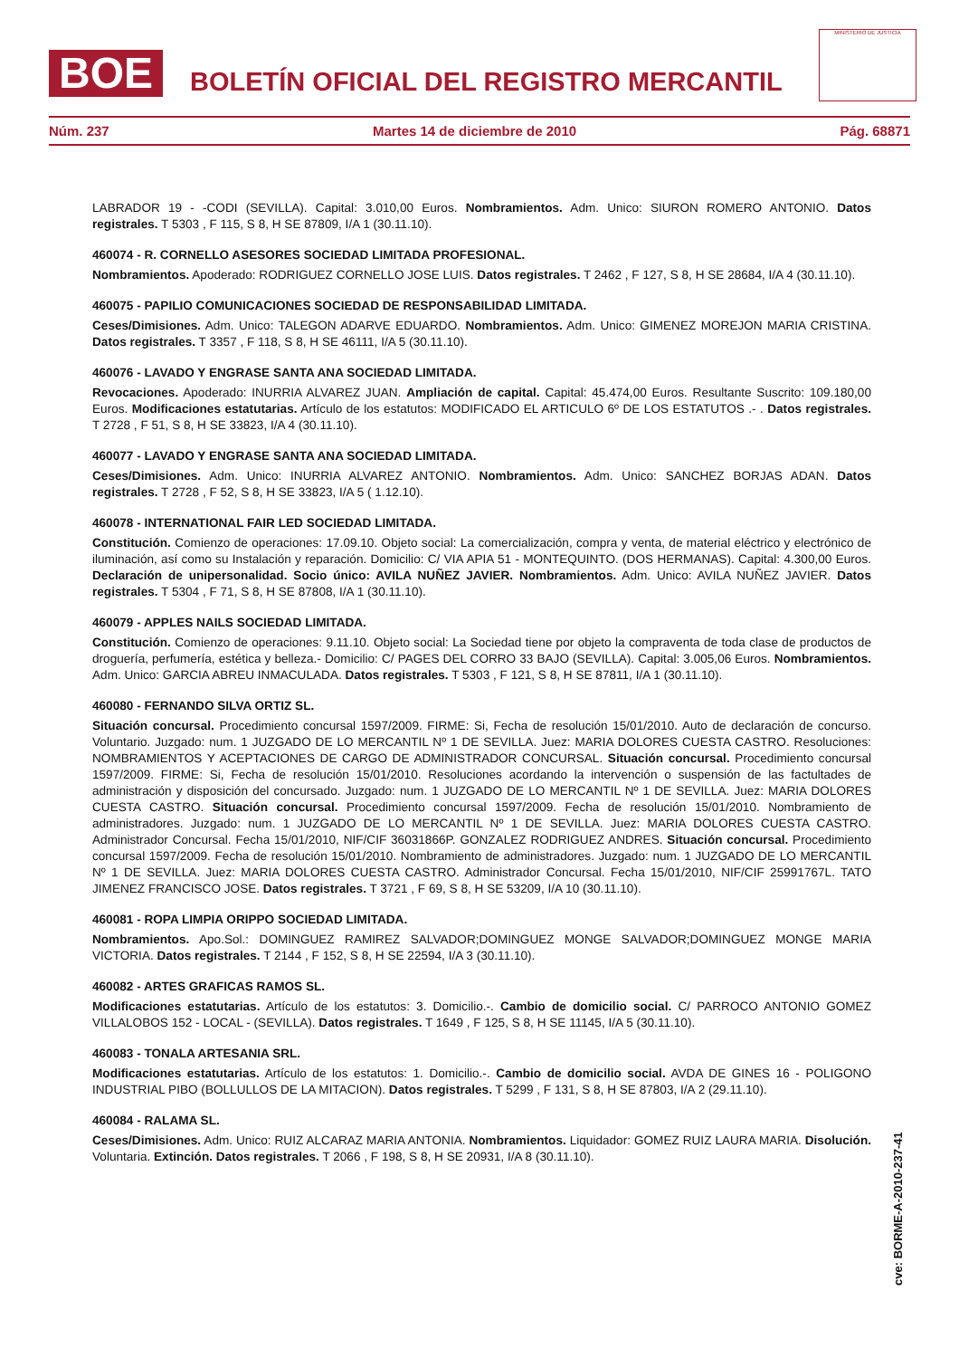BOE
BOLETÍN OFICIAL DEL REGISTRO MERCANTIL
MINISTERIO DE JUSTICIA
Núm. 237 Martes 14 de diciembre de 2010 Pág. 68871
LABRADOR 19 - -CODI (SEVILLA). Capital: 3.010,00 Euros. Nombramientos. Adm. Unico: SIURON ROMERO ANTONIO. Datos registrales. T 5303 , F 115, S 8, H SE 87809, I/A 1 (30.11.10).
460074 - R. CORNELLO ASESORES SOCIEDAD LIMITADA PROFESIONAL.
Nombramientos. Apoderado: RODRIGUEZ CORNELLO JOSE LUIS. Datos registrales. T 2462 , F 127, S 8, H SE 28684, I/A 4 (30.11.10).
460075 - PAPILIO COMUNICACIONES SOCIEDAD DE RESPONSABILIDAD LIMITADA.
Ceses/Dimisiones. Adm. Unico: TALEGON ADARVE EDUARDO. Nombramientos. Adm. Unico: GIMENEZ MOREJON MARIA CRISTINA. Datos registrales. T 3357 , F 118, S 8, H SE 46111, I/A 5 (30.11.10).
460076 - LAVADO Y ENGRASE SANTA ANA SOCIEDAD LIMITADA.
Revocaciones. Apoderado: INURRIA ALVAREZ JUAN. Ampliación de capital. Capital: 45.474,00 Euros. Resultante Suscrito: 109.180,00 Euros. Modificaciones estatutarias. Artículo de los estatutos: MODIFICADO EL ARTICULO 6º DE LOS ESTATUTOS .- . Datos registrales. T 2728 , F 51, S 8, H SE 33823, I/A 4 (30.11.10).
460077 - LAVADO Y ENGRASE SANTA ANA SOCIEDAD LIMITADA.
Ceses/Dimisiones. Adm. Unico: INURRIA ALVAREZ ANTONIO. Nombramientos. Adm. Unico: SANCHEZ BORJAS ADAN. Datos registrales. T 2728 , F 52, S 8, H SE 33823, I/A 5 ( 1.12.10).
460078 - INTERNATIONAL FAIR LED SOCIEDAD LIMITADA.
Constitución. Comienzo de operaciones: 17.09.10. Objeto social: La comercialización, compra y venta, de material eléctrico y electrónico de iluminación, así como su Instalación y reparación. Domicilio: C/ VIA APIA 51 - MONTEQUINTO. (DOS HERMANAS). Capital: 4.300,00 Euros. Declaración de unipersonalidad. Socio único: AVILA NUÑEZ JAVIER. Nombramientos. Adm. Unico: AVILA NUÑEZ JAVIER. Datos registrales. T 5304 , F 71, S 8, H SE 87808, I/A 1 (30.11.10).
460079 - APPLES NAILS SOCIEDAD LIMITADA.
Constitución. Comienzo de operaciones: 9.11.10. Objeto social: La Sociedad tiene por objeto la compraventa de toda clase de productos de droguería, perfumería, estética y belleza.- Domicilio: C/ PAGES DEL CORRO 33 BAJO (SEVILLA). Capital: 3.005,06 Euros. Nombramientos. Adm. Unico: GARCIA ABREU INMACULADA. Datos registrales. T 5303 , F 121, S 8, H SE 87811, I/A 1 (30.11.10).
460080 - FERNANDO SILVA ORTIZ SL.
Situación concursal. Procedimiento concursal 1597/2009. FIRME: Si, Fecha de resolución 15/01/2010. Auto de declaración de concurso. Voluntario. Juzgado: num. 1 JUZGADO DE LO MERCANTIL Nº 1 DE SEVILLA. Juez: MARIA DOLORES CUESTA CASTRO. Resoluciones: NOMBRAMIENTOS Y ACEPTACIONES DE CARGO DE ADMINISTRADOR CONCURSAL. Situación concursal. Procedimiento concursal 1597/2009. FIRME: Si, Fecha de resolución 15/01/2010. Resoluciones acordando la intervención o suspensión de las factultades de administración y disposición del concursado. Juzgado: num. 1 JUZGADO DE LO MERCANTIL Nº 1 DE SEVILLA. Juez: MARIA DOLORES CUESTA CASTRO. Situación concursal. Procedimiento concursal 1597/2009. Fecha de resolución 15/01/2010. Nombramiento de administradores. Juzgado: num. 1 JUZGADO DE LO MERCANTIL Nº 1 DE SEVILLA. Juez: MARIA DOLORES CUESTA CASTRO. Administrador Concursal. Fecha 15/01/2010, NIF/CIF 36031866P. GONZALEZ RODRIGUEZ ANDRES. Situación concursal. Procedimiento concursal 1597/2009. Fecha de resolución 15/01/2010. Nombramiento de administradores. Juzgado: num. 1 JUZGADO DE LO MERCANTIL Nº 1 DE SEVILLA. Juez: MARIA DOLORES CUESTA CASTRO. Administrador Concursal. Fecha 15/01/2010, NIF/CIF 25991767L. TATO JIMENEZ FRANCISCO JOSE. Datos registrales. T 3721 , F 69, S 8, H SE 53209, I/A 10 (30.11.10).
460081 - ROPA LIMPIA ORIPPO SOCIEDAD LIMITADA.
Nombramientos. Apo.Sol.: DOMINGUEZ RAMIREZ SALVADOR;DOMINGUEZ MONGE SALVADOR;DOMINGUEZ MONGE MARIA VICTORIA. Datos registrales. T 2144 , F 152, S 8, H SE 22594, I/A 3 (30.11.10).
460082 - ARTES GRAFICAS RAMOS SL.
Modificaciones estatutarias. Artículo de los estatutos: 3. Domicilio.-. Cambio de domicilio social. C/ PARROCO ANTONIO GOMEZ VILLALOBOS 152 - LOCAL - (SEVILLA). Datos registrales. T 1649 , F 125, S 8, H SE 11145, I/A 5 (30.11.10).
460083 - TONALA ARTESANIA SRL.
Modificaciones estatutarias. Artículo de los estatutos: 1. Domicilio.-. Cambio de domicilio social. AVDA DE GINES 16 - POLIGONO INDUSTRIAL PIBO (BOLLULLOS DE LA MITACION). Datos registrales. T 5299 , F 131, S 8, H SE 87803, I/A 2 (29.11.10).
460084 - RALAMA SL.
Ceses/Dimisiones. Adm. Unico: RUIZ ALCARAZ MARIA ANTONIA. Nombramientos. Liquidador: GOMEZ RUIZ LAURA MARIA. Disolución. Voluntaria. Extinción. Datos registrales. T 2066 , F 198, S 8, H SE 20931, I/A 8 (30.11.10).
cve: BORME-A-2010-237-41